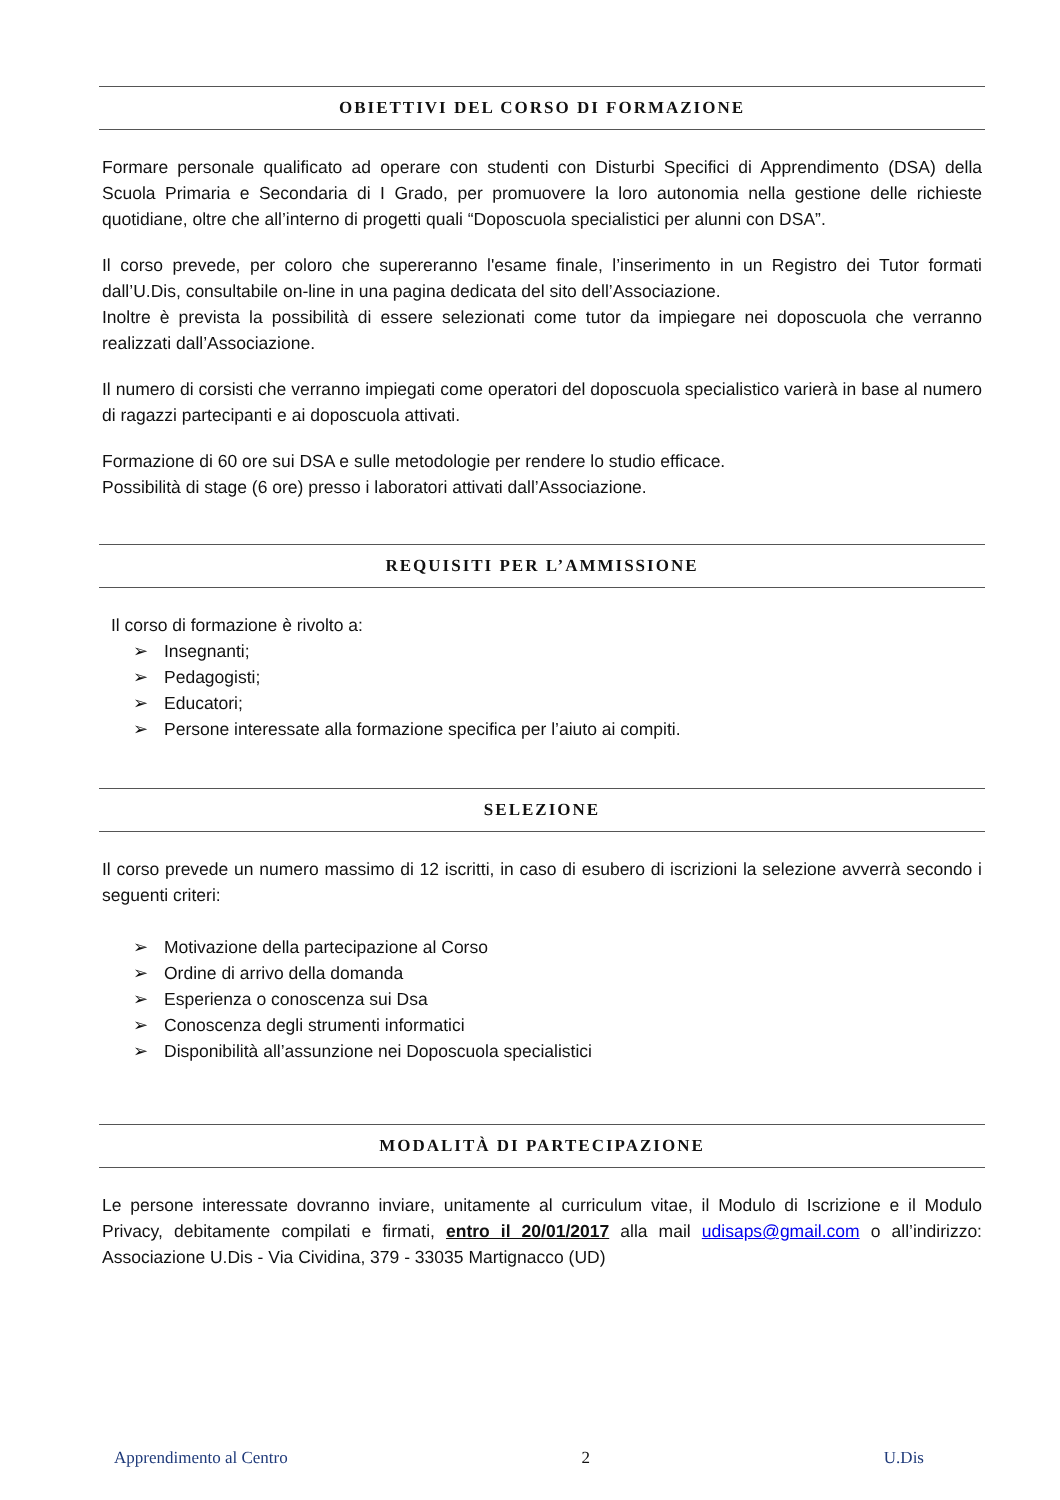OBIETTIVI DEL CORSO DI FORMAZIONE
Formare personale qualificato ad operare con studenti con Disturbi Specifici di Apprendimento (DSA) della Scuola Primaria e Secondaria di I Grado, per promuovere la loro autonomia nella gestione delle richieste quotidiane, oltre che all’interno di progetti quali “Doposcuola specialistici per alunni con DSA”.
Il corso prevede, per coloro che supereranno l'esame finale, l’inserimento in un Registro dei Tutor formati dall’U.Dis, consultabile on-line in una pagina dedicata del sito dell’Associazione.
Inoltre è prevista la possibilità di essere selezionati come tutor da impiegare nei doposcuola che verranno realizzati dall’Associazione.
Il numero di corsisti che verranno impiegati come operatori del doposcuola specialistico varierà in base al numero di ragazzi partecipanti e ai doposcuola attivati.
Formazione di 60 ore sui DSA e sulle metodologie per rendere lo studio efficace.
Possibilità di stage (6 ore) presso i laboratori attivati dall’Associazione.
REQUISITI PER L’AMMISSIONE
Il corso di formazione è rivolto a:
➢ Insegnanti;
➢ Pedagogisti;
➢ Educatori;
➢ Persone interessate alla formazione specifica per l’aiuto ai compiti.
SELEZIONE
Il corso prevede un numero massimo di 12 iscritti, in caso di esubero di iscrizioni la selezione avverrà secondo i seguenti criteri:
➢ Motivazione della partecipazione al Corso
➢ Ordine di arrivo della domanda
➢ Esperienza o conoscenza sui Dsa
➢ Conoscenza degli strumenti informatici
➢ Disponibilità all’assunzione nei Doposcuola specialistici
MODALITÀ DI PARTECIPAZIONE
Le persone interessate dovranno inviare, unitamente al curriculum vitae, il Modulo di Iscrizione e il Modulo Privacy, debitamente compilati e firmati, entro il 20/01/2017 alla mail udisaps@gmail.com o all’indirizzo: Associazione U.Dis - Via Cividina, 379 - 33035 Martignacco (UD)
Apprendimento al Centro 2 U.Dis